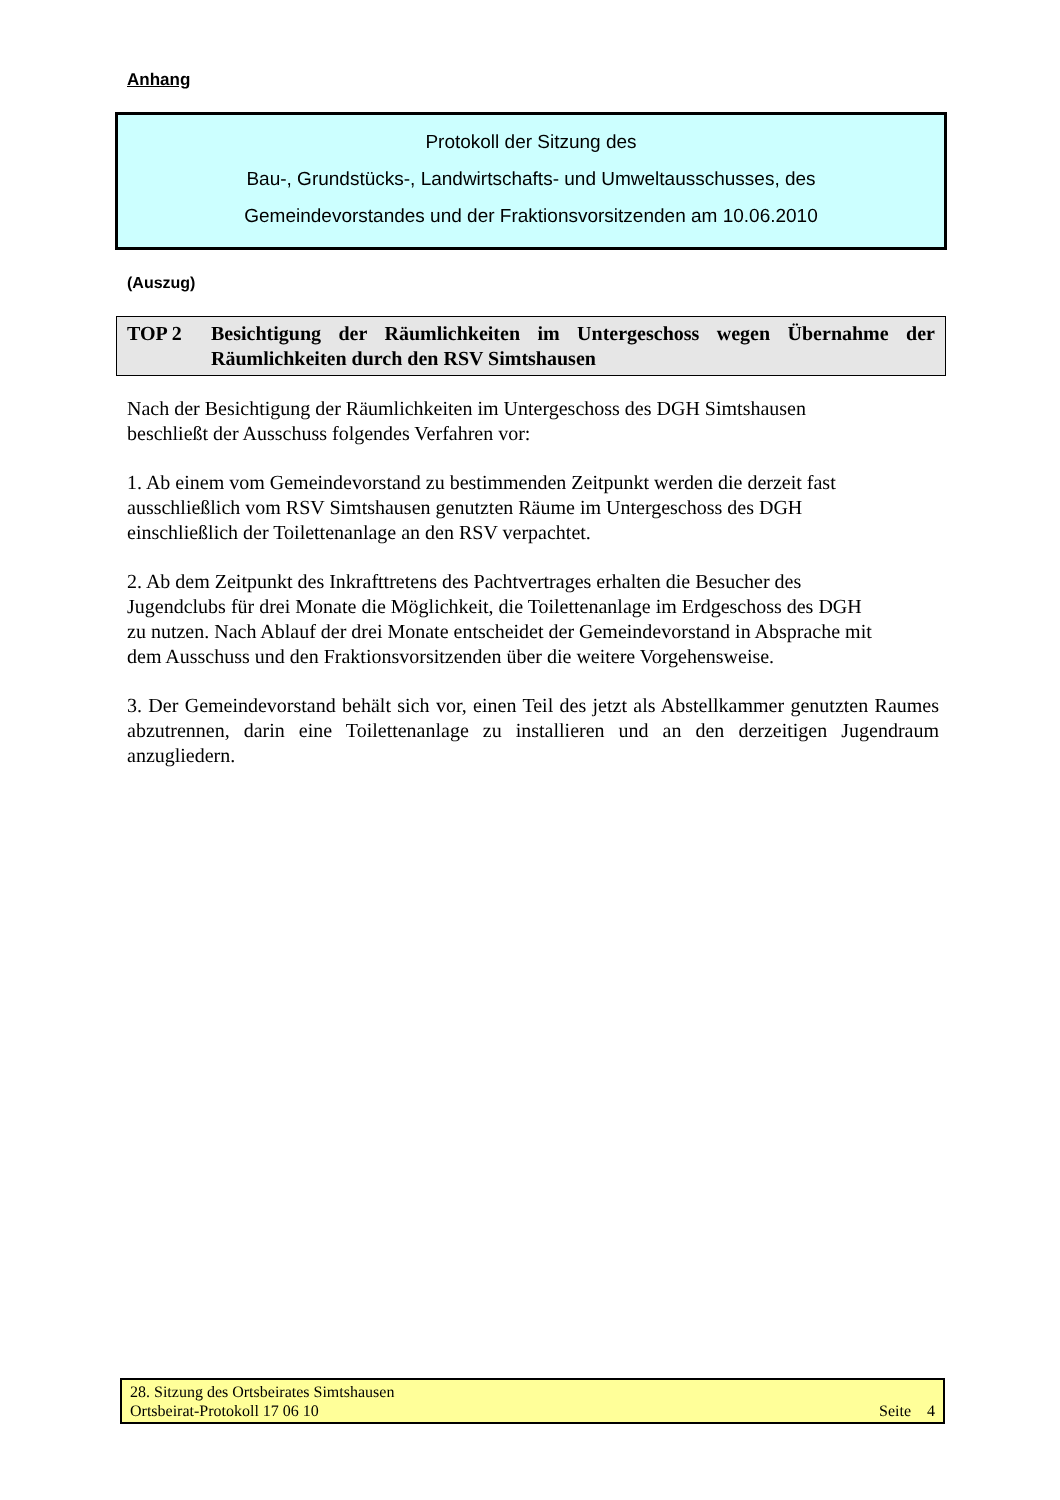Anhang
Protokoll der Sitzung des
Bau-, Grundstücks-, Landwirtschafts- und Umweltausschusses, des
Gemeindevorstandes und der Fraktionsvorsitzenden am 10.06.2010
(Auszug)
TOP 2 Besichtigung der Räumlichkeiten im Untergeschoss wegen Übernahme der Räumlichkeiten durch den RSV Simtshausen
Nach der Besichtigung der Räumlichkeiten im Untergeschoss des DGH Simtshausen
beschließt der Ausschuss folgendes Verfahren vor:
1. Ab einem vom Gemeindevorstand zu bestimmenden Zeitpunkt werden die derzeit fast
ausschließlich vom RSV Simtshausen genutzten Räume im Untergeschoss des DGH
einschließlich der Toilettenanlage an den RSV verpachtet.
2. Ab dem Zeitpunkt des Inkrafttretens des Pachtvertrages erhalten die Besucher des
Jugendclubs für drei Monate die Möglichkeit, die Toilettenanlage im Erdgeschoss des DGH
zu nutzen. Nach Ablauf der drei Monate entscheidet der Gemeindevorstand in Absprache mit
dem Ausschuss und den Fraktionsvorsitzenden über die weitere Vorgehensweise.
3. Der Gemeindevorstand behält sich vor, einen Teil des jetzt als Abstellkammer genutzten Raumes abzutrennen, darin eine Toilettenanlage zu installieren und an den derzeitigen Jugendraum anzugliedern.
28. Sitzung des Ortsbeirates Simtshausen
Ortsbeirat-Protokoll 17 06 10 Seite 4